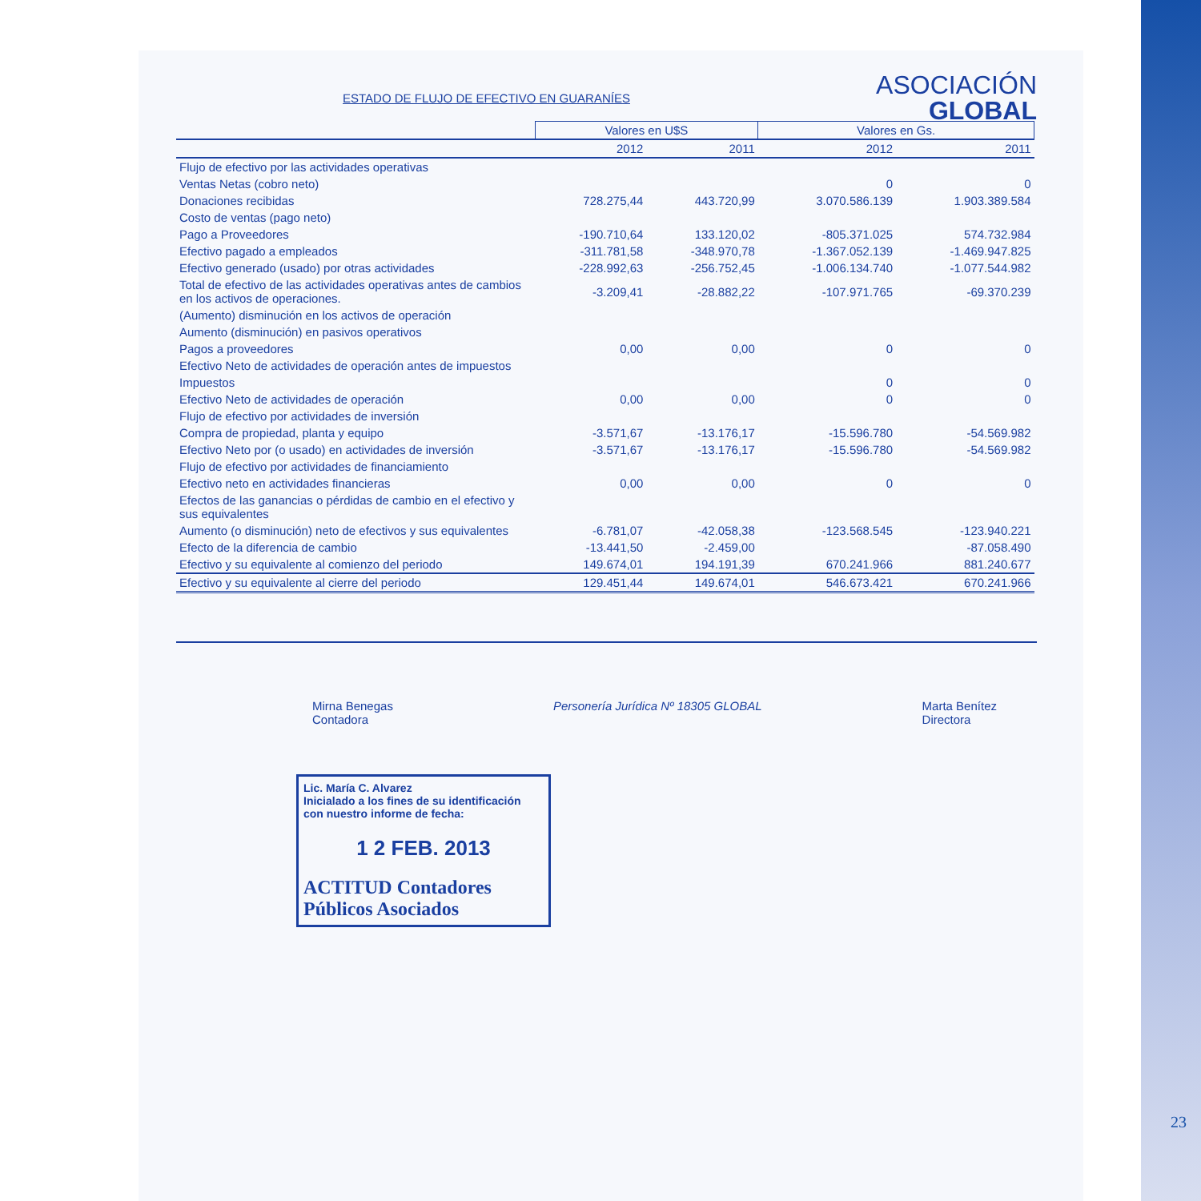ASOCIACIÓN
GLOBAL
ESTADO DE FLUJO DE EFECTIVO EN GUARANÍES
| | Valores en U$S | | Valores en Gs. | |
| --- | --- | --- | --- | --- |
| | 2012 | 2011 | 2012 | 2011 |
| Flujo de efectivo por las actividades operativas | | | | |
| Ventas Netas (cobro neto) | | | 0 | 0 |
| Donaciones recibidas | 728.275,44 | 443.720,99 | 3.070.586.139 | 1.903.389.584 |
| Costo de ventas (pago neto) | | | | |
| Pago a Proveedores | -190.710,64 | 133.120,02 | -805.371.025 | 574.732.984 |
| Efectivo pagado a empleados | -311.781,58 | -348.970,78 | -1.367.052.139 | -1.469.947.825 |
| Efectivo generado (usado) por otras actividades | -228.992,63 | -256.752,45 | -1.006.134.740 | -1.077.544.982 |
| Total de efectivo de las actividades operativas antes de cambios en los activos de operaciones. | -3.209,41 | -28.882,22 | -107.971.765 | -69.370.239 |
| (Aumento) disminución en los activos de operación | | | | |
| Aumento (disminución) en pasivos operativos | | | | |
| Pagos a proveedores | 0,00 | 0,00 | 0 | 0 |
| Efectivo Neto de actividades de operación antes de impuestos | | | | |
| Impuestos | | | 0 | 0 |
| Efectivo Neto de actividades de operación | 0,00 | 0,00 | 0 | 0 |
| Flujo de efectivo por actividades de inversión | | | | |
| Compra de propiedad, planta y equipo | -3.571,67 | -13.176,17 | -15.596.780 | -54.569.982 |
| Efectivo Neto por (o usado) en actividades de inversión | -3.571,67 | -13.176,17 | -15.596.780 | -54.569.982 |
| Flujo de efectivo por actividades de financiamiento | | | | |
| Efectivo neto en actividades financieras | 0,00 | 0,00 | 0 | 0 |
| Efectos de las ganancias o pérdidas de cambio en el efectivo y sus equivalentes | | | | |
| Aumento (o disminución) neto de efectivos y sus equivalentes | -6.781,07 | -42.058,38 | -123.568.545 | -123.940.221 |
| Efecto de la diferencia de cambio | -13.441,50 | -2.459,00 | | -87.058.490 |
| Efectivo y su equivalente al comienzo del periodo | 149.674,01 | 194.191,39 | 670.241.966 | 881.240.677 |
| Efectivo y su equivalente al cierre del periodo | 129.451,44 | 149.674,01 | 546.673.421 | 670.241.966 |
Mirna Benegas
Contadora
Personería Jurídica Nº 18305 GLOBAL
Marta Benítez
Directora
Lic. María C. Alvarez
Inicialado a los fines de su identificación con nuestro informe de fecha:
1 2 FEB. 2013
ACTITUD Contadores Públicos Asociados
23